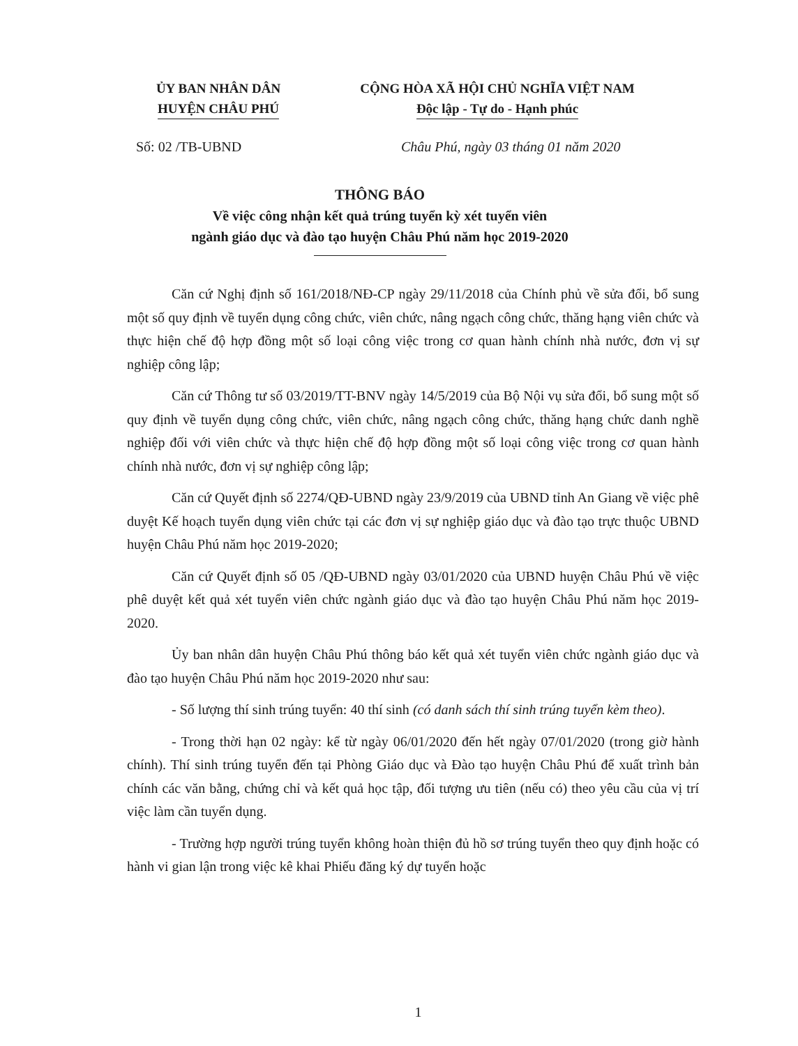ỦY BAN NHÂN DÂN
HUYỆN CHÂU PHÚ
CỘNG HÒA XÃ HỘI CHỦ NGHĨA VIỆT NAM
Độc lập - Tự do - Hạnh phúc
Số: 02 /TB-UBND Châu Phú, ngày 03 tháng 01 năm 2020
THÔNG BÁO
Về việc công nhận kết quả trúng tuyển kỳ xét tuyển viên
ngành giáo dục và đào tạo huyện Châu Phú năm học 2019-2020
Căn cứ Nghị định số 161/2018/NĐ-CP ngày 29/11/2018 của Chính phủ về sửa đổi, bổ sung một số quy định về tuyển dụng công chức, viên chức, nâng ngạch công chức, thăng hạng viên chức và thực hiện chế độ hợp đồng một số loại công việc trong cơ quan hành chính nhà nước, đơn vị sự nghiệp công lập;
Căn cứ Thông tư số 03/2019/TT-BNV ngày 14/5/2019 của Bộ Nội vụ sửa đổi, bổ sung một số quy định về tuyển dụng công chức, viên chức, nâng ngạch công chức, thăng hạng chức danh nghề nghiệp đối với viên chức và thực hiện chế độ hợp đồng một số loại công việc trong cơ quan hành chính nhà nước, đơn vị sự nghiệp công lập;
Căn cứ Quyết định số 2274/QĐ-UBND ngày 23/9/2019 của UBND tỉnh An Giang về việc phê duyệt Kế hoạch tuyển dụng viên chức tại các đơn vị sự nghiệp giáo dục và đào tạo trực thuộc UBND huyện Châu Phú năm học 2019-2020;
Căn cứ Quyết định số 05 /QĐ-UBND ngày 03/01/2020 của UBND huyện Châu Phú về việc phê duyệt kết quả xét tuyển viên chức ngành giáo dục và đào tạo huyện Châu Phú năm học 2019-2020.
Ủy ban nhân dân huyện Châu Phú thông báo kết quả xét tuyển viên chức ngành giáo dục và đào tạo huyện Châu Phú năm học 2019-2020 như sau:
- Số lượng thí sinh trúng tuyển: 40 thí sinh (có danh sách thí sinh trúng tuyển kèm theo).
- Trong thời hạn 02 ngày: kể từ ngày 06/01/2020 đến hết ngày 07/01/2020 (trong giờ hành chính). Thí sinh trúng tuyển đến tại Phòng Giáo dục và Đào tạo huyện Châu Phú để xuất trình bản chính các văn bằng, chứng chỉ và kết quả học tập, đối tượng ưu tiên (nếu có) theo yêu cầu của vị trí việc làm cần tuyển dụng.
- Trường hợp người trúng tuyển không hoàn thiện đủ hồ sơ trúng tuyển theo quy định hoặc có hành vi gian lận trong việc kê khai Phiếu đăng ký dự tuyển hoặc
1